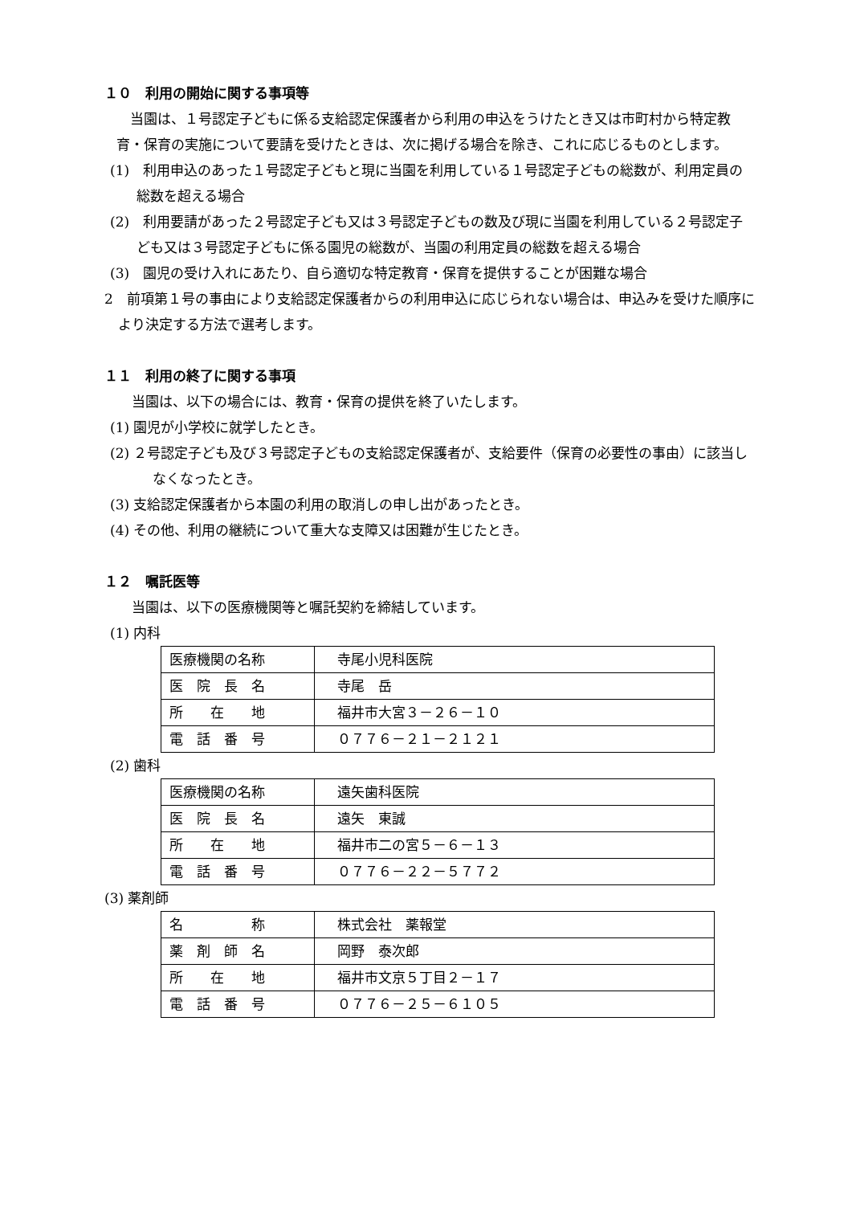１０　利用の開始に関する事項等
　当園は、１号認定子どもに係る支給認定保護者から利用の申込をうけたとき又は市町村から特定教育・保育の実施について要請を受けたときは、次に掲げる場合を除き、これに応じるものとします。
(1)　利用申込のあった１号認定子どもと現に当園を利用している１号認定子どもの総数が、利用定員の総数を超える場合
(2)　利用要請があった２号認定子ども又は３号認定子どもの数及び現に当園を利用している２号認定子ども又は３号認定子どもに係る園児の総数が、当園の利用定員の総数を超える場合
(3)　園児の受け入れにあたり、自ら適切な特定教育・保育を提供することが困難な場合
2　前項第１号の事由により支給認定保護者からの利用申込に応じられない場合は、申込みを受けた順序により決定する方法で選考します。
１１　利用の終了に関する事項
　　当園は、以下の場合には、教育・保育の提供を終了いたします。
(1) 園児が小学校に就学したとき。
(2) ２号認定子ども及び３号認定子どもの支給認定保護者が、支給要件（保育の必要性の事由）に該当しなくなったとき。
(3) 支給認定保護者から本園の利用の取消しの申し出があったとき。
(4) その他、利用の継続について重大な支障又は困難が生じたとき。
１２　嘱託医等
　　当園は、以下の医療機関等と嘱託契約を締結しています。
(1) 内科
| 医療機関の名称 | 寺尾小児科医院 |
| 医 院 長 名 | 寺尾 岳 |
| 所 在 地 | 福井市大宮３－２６－１０ |
| 電 話 番 号 | ０７７６－２１－２１２１ |
(2) 歯科
| 医療機関の名称 | 遠矢歯科医院 |
| 医 院 長 名 | 遠矢 東誠 |
| 所 在 地 | 福井市二の宮５－６－１３ |
| 電 話 番 号 | ０７７６－２２－５７７２ |
(3) 薬剤師
| 名 称 | 株式会社 薬報堂 |
| 薬 剤 師 名 | 岡野 泰次郎 |
| 所 在 地 | 福井市文京５丁目２－１７ |
| 電 話 番 号 | ０７７６－２５－６１０５ |